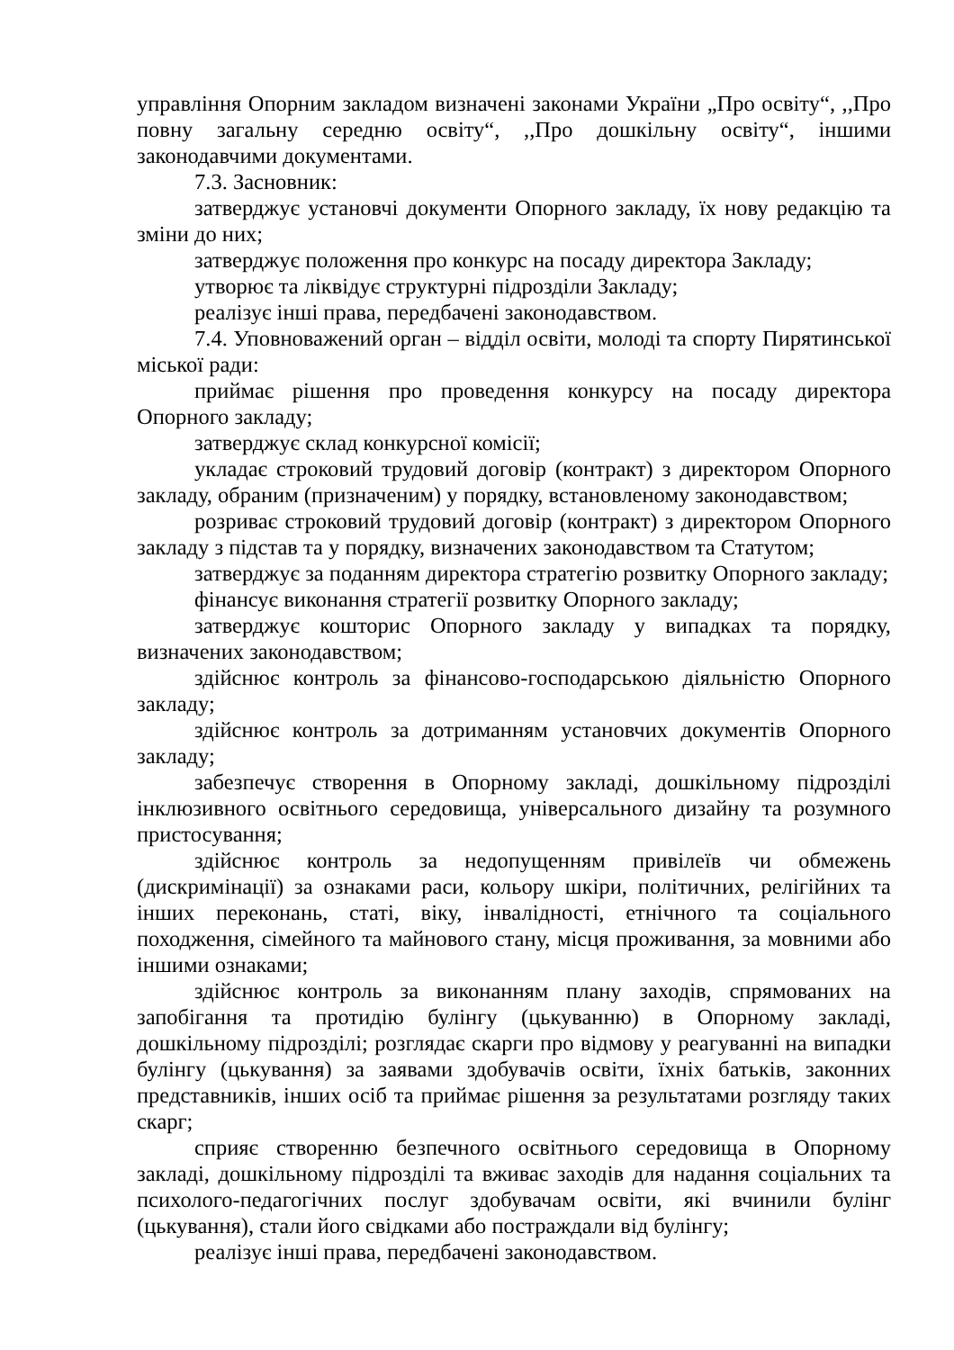управління Опорним закладом визначені законами України „Про освіту“, ,,Про повну загальну середню освіту“, ,,Про дошкільну освіту“, іншими законодавчими документами.
7.3. Засновник:
затверджує установчі документи Опорного закладу, їх нову редакцію та зміни до них;
затверджує положення про конкурс на посаду директора Закладу;
утворює та ліквідує структурні підрозділи Закладу;
реалізує інші права, передбачені законодавством.
7.4. Уповноважений орган – відділ освіти, молоді та спорту Пирятинської міської ради:
приймає рішення про проведення конкурсу на посаду директора Опорного закладу;
затверджує склад конкурсної комісії;
укладає строковий трудовий договір (контракт) з директором Опорного закладу, обраним (призначеним) у порядку, встановленому законодавством;
розриває строковий трудовий договір (контракт) з директором Опорного закладу з підстав та у порядку, визначених законодавством та Статутом;
затверджує за поданням директора стратегію розвитку Опорного закладу;
фінансує виконання стратегії розвитку Опорного закладу;
затверджує кошторис Опорного закладу у випадках та порядку, визначених законодавством;
здійснює контроль за фінансово-господарською діяльністю Опорного закладу;
здійснює контроль за дотриманням установчих документів Опорного закладу;
забезпечує створення в Опорному закладі, дошкільному підрозділі інклюзивного освітнього середовища, універсального дизайну та розумного пристосування;
здійснює контроль за недопущенням привілеїв чи обмежень (дискримінації) за ознаками раси, кольору шкіри, політичних, релігійних та інших переконань, статі, віку, інвалідності, етнічного та соціального походження, сімейного та майнового стану, місця проживання, за мовними або іншими ознаками;
здійснює контроль за виконанням плану заходів, спрямованих на запобігання та протидію булінгу (цькуванню) в Опорному закладі, дошкільному підрозділі; розглядає скарги про відмову у реагуванні на випадки булінгу (цькування) за заявами здобувачів освіти, їхніх батьків, законних представників, інших осіб та приймає рішення за результатами розгляду таких скарг;
сприяє створенню безпечного освітнього середовища в Опорному закладі, дошкільному підрозділі та вживає заходів для надання соціальних та психолого-педагогічних послуг здобувачам освіти, які вчинили булінг (цькування), стали його свідками або постраждали від булінгу;
реалізує інші права, передбачені законодавством.